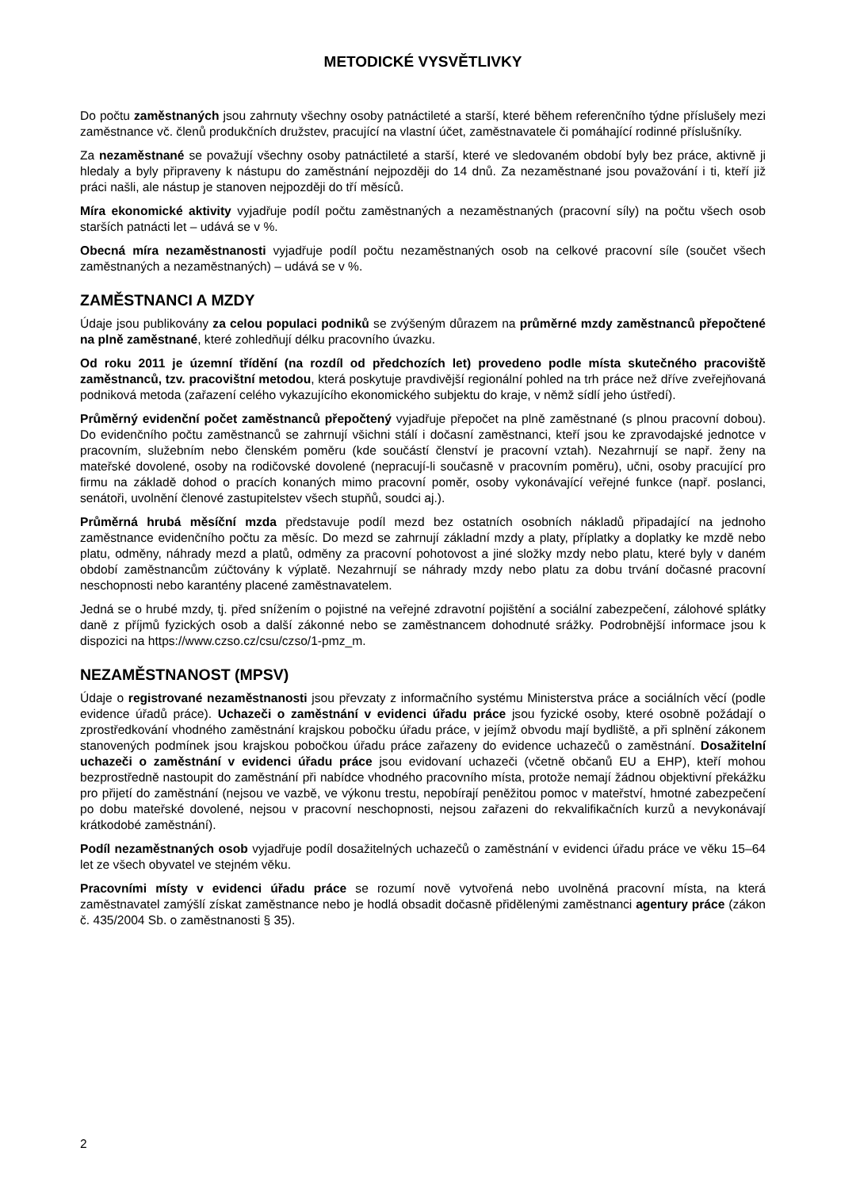METODICKÉ VYSVĚTLIVKY
Do počtu zaměstnaných jsou zahrnuty všechny osoby patnáctileté a starší, které během referenčního týdne příslušely mezi zaměstnance vč. členů produkčních družstev, pracující na vlastní účet, zaměstnavatele či pomáhající rodinné příslušníky.
Za nezaměstnané se považují všechny osoby patnáctileté a starší, které ve sledovaném období byly bez práce, aktivně ji hledaly a byly připraveny k nástupu do zaměstnání nejpozději do 14 dnů. Za nezaměstnané jsou považování i ti, kteří již práci našli, ale nástup je stanoven nejpozději do tří měsíců.
Míra ekonomické aktivity vyjadřuje podíl počtu zaměstnaných a nezaměstnaných (pracovní síly) na počtu všech osob starších patnácti let – udává se v %.
Obecná míra nezaměstnanosti vyjadřuje podíl počtu nezaměstnaných osob na celkové pracovní síle (součet všech zaměstnaných a nezaměstnaných) – udává se v %.
ZAMĚSTNANCI A MZDY
Údaje jsou publikovány za celou populaci podniků se zvýšeným důrazem na průměrné mzdy zaměstnanců přepočtené na plně zaměstnané, které zohledňují délku pracovního úvazku.
Od roku 2011 je územní třídění (na rozdíl od předchozích let) provedeno podle místa skutečného pracoviště zaměstnanců, tzv. pracovištní metodou, která poskytuje pravdivější regionální pohled na trh práce než dříve zveřejňovaná podniková metoda (zařazení celého vykazujícího ekonomického subjektu do kraje, v němž sídlí jeho ústředí).
Průměrný evidenční počet zaměstnanců přepočtený vyjadřuje přepočet na plně zaměstnané (s plnou pracovní dobou). Do evidenčního počtu zaměstnanců se zahrnují všichni stálí i dočasní zaměstnanci, kteří jsou ke zpravodajské jednotce v pracovním, služebním nebo členském poměru (kde součástí členství je pracovní vztah). Nezahrnují se např. ženy na mateřské dovolené, osoby na rodičovské dovolené (nepracují-li současně v pracovním poměru), učni, osoby pracující pro firmu na základě dohod o pracích konaných mimo pracovní poměr, osoby vykonávající veřejné funkce (např. poslanci, senátoři, uvolnění členové zastupitelstev všech stupňů, soudci aj.).
Průměrná hrubá měsíční mzda představuje podíl mezd bez ostatních osobních nákladů připadající na jednoho zaměstnance evidenčního počtu za měsíc. Do mezd se zahrnují základní mzdy a platy, příplatky a doplatky ke mzdě nebo platu, odměny, náhrady mezd a platů, odměny za pracovní pohotovost a jiné složky mzdy nebo platu, které byly v daném období zaměstnancům zúčtovány k výplatě. Nezahrnují se náhrady mzdy nebo platu za dobu trvání dočasné pracovní neschopnosti nebo karantény placené zaměstnavatelem.
Jedná se o hrubé mzdy, tj. před snížením o pojistné na veřejné zdravotní pojištění a sociální zabezpečení, zálohové splátky daně z příjmů fyzických osob a další zákonné nebo se zaměstnancem dohodnuté srážky. Podrobnější informace jsou k dispozici na https://www.czso.cz/csu/czso/1-pmz_m.
NEZAMĚSTNANOST (MPSV)
Údaje o registrované nezaměstnanosti jsou převzaty z informačního systému Ministerstva práce a sociálních věcí (podle evidence úřadů práce). Uchazeči o zaměstnání v evidenci úřadu práce jsou fyzické osoby, které osobně požádají o zprostředkování vhodného zaměstnání krajskou pobočku úřadu práce, v jejímž obvodu mají bydliště, a při splnění zákonem stanovených podmínek jsou krajskou pobočkou úřadu práce zařazeny do evidence uchazečů o zaměstnání. Dosažitelní uchazeči o zaměstnání v evidenci úřadu práce jsou evidovaní uchazeči (včetně občanů EU a EHP), kteří mohou bezprostředně nastoupit do zaměstnání při nabídce vhodného pracovního místa, protože nemají žádnou objektivní překážku pro přijetí do zaměstnání (nejsou ve vazbě, ve výkonu trestu, nepobírají peněžitou pomoc v mateřství, hmotné zabezpečení po dobu mateřské dovolené, nejsou v pracovní neschopnosti, nejsou zařazeni do rekvalifikačních kurzů a nevykonávají krátkodobé zaměstnání).
Podíl nezaměstnaných osob vyjadřuje podíl dosažitelných uchazečů o zaměstnání v evidenci úřadu práce ve věku 15–64 let ze všech obyvatel ve stejném věku.
Pracovními místy v evidenci úřadu práce se rozumí nově vytvořená nebo uvolněná pracovní místa, na která zaměstnavatel zamýšlí získat zaměstnance nebo je hodlá obsadit dočasně přidělenými zaměstnanci agentury práce (zákon č. 435/2004 Sb. o zaměstnanosti § 35).
2